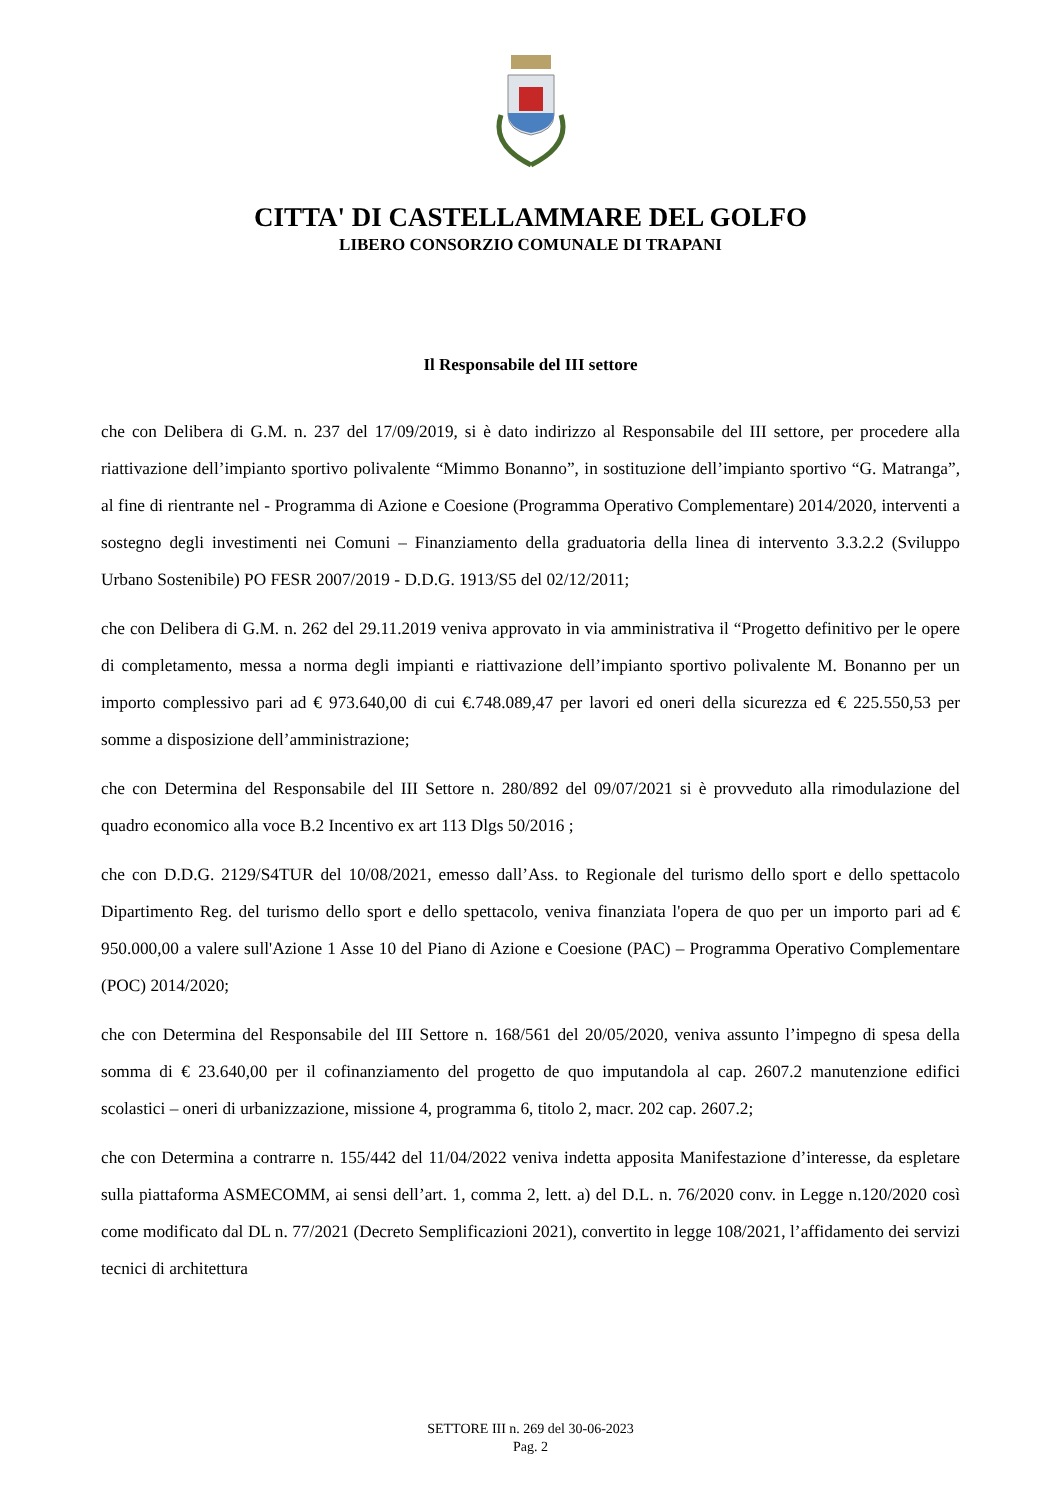CITTA' DI CASTELLAMMARE DEL GOLFO
LIBERO CONSORZIO COMUNALE DI TRAPANI
Il Responsabile del III settore
che con Delibera di G.M. n. 237 del 17/09/2019, si è dato indirizzo al Responsabile del III settore, per procedere alla riattivazione dell’impianto sportivo polivalente “Mimmo Bonanno”, in sostituzione dell’impianto sportivo “G. Matranga”, al fine di rientrante nel - Programma di Azione e Coesione (Programma Operativo Complementare) 2014/2020, interventi a sostegno degli investimenti nei Comuni – Finanziamento della graduatoria della linea di intervento 3.3.2.2 (Sviluppo Urbano Sostenibile) PO FESR 2007/2019 - D.D.G. 1913/S5 del 02/12/2011;
che con Delibera di G.M. n. 262 del 29.11.2019 veniva approvato in via amministrativa il “Progetto definitivo per le opere di completamento, messa a norma degli impianti e riattivazione dell’impianto sportivo polivalente M. Bonanno per un importo complessivo pari ad € 973.640,00 di cui €.748.089,47 per lavori ed oneri della sicurezza ed € 225.550,53 per somme a disposizione dell’amministrazione;
che con Determina del Responsabile del III Settore n. 280/892 del 09/07/2021 si è provveduto alla rimodulazione del quadro economico alla voce B.2 Incentivo ex art 113 Dlgs 50/2016 ;
che con D.D.G. 2129/S4TUR del 10/08/2021, emesso dall’Ass. to Regionale del turismo dello sport e dello spettacolo Dipartimento Reg. del turismo dello sport e dello spettacolo, veniva finanziata l'opera de quo per un importo pari ad € 950.000,00 a valere sull'Azione 1 Asse 10 del Piano di Azione e Coesione (PAC) – Programma Operativo Complementare (POC) 2014/2020;
che con Determina del Responsabile del III Settore n. 168/561 del 20/05/2020, veniva assunto l’impegno di spesa della somma di € 23.640,00 per il cofinanziamento del progetto de quo imputandola al cap. 2607.2 manutenzione edifici scolastici – oneri di urbanizzazione, missione 4, programma 6, titolo 2, macr. 202 cap. 2607.2;
che con Determina a contrarre n. 155/442 del 11/04/2022 veniva indetta apposita Manifestazione d’interesse, da espletare sulla piattaforma ASMECOMM, ai sensi dell’art. 1, comma 2, lett. a) del D.L. n. 76/2020 conv. in Legge n.120/2020 così come modificato dal DL n. 77/2021 (Decreto Semplificazioni 2021), convertito in legge 108/2021, l’affidamento dei servizi tecnici di architettura
SETTORE III n. 269 del 30-06-2023
Pag. 2